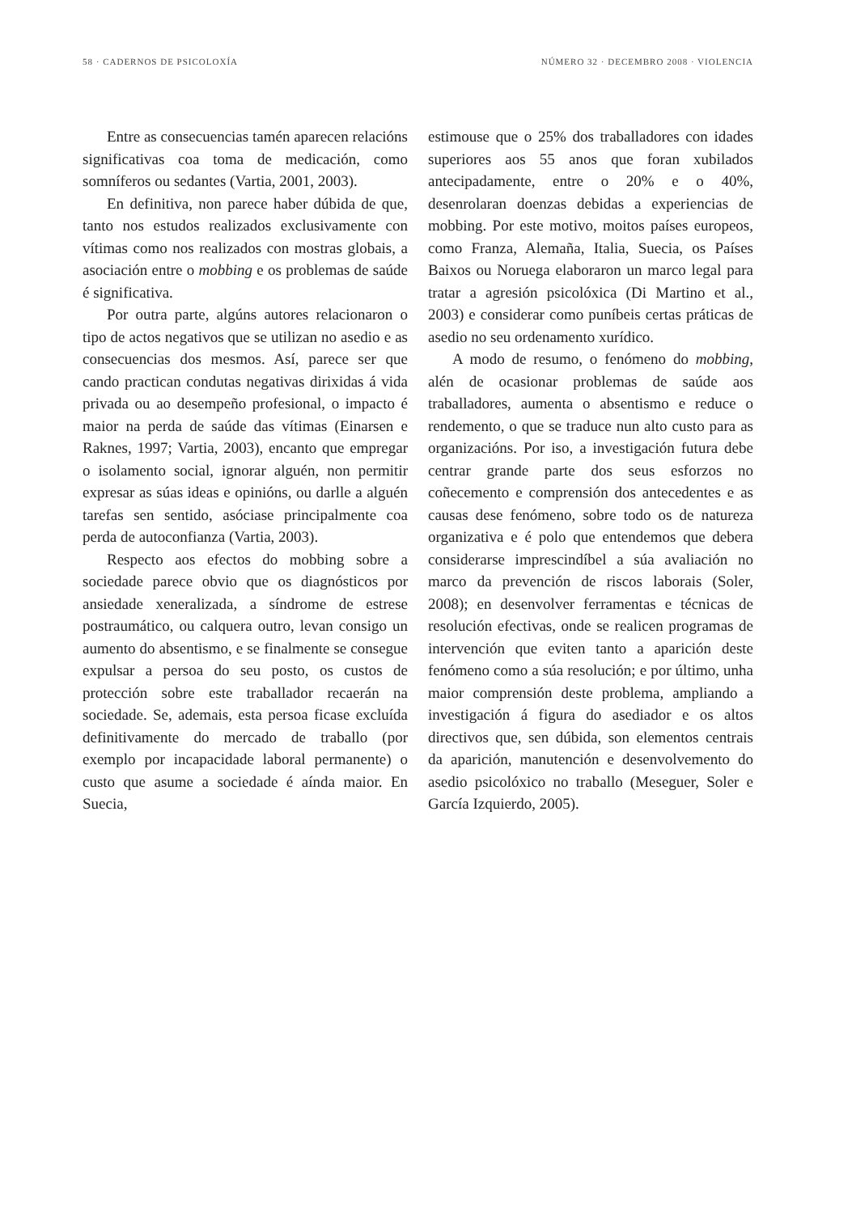58 · CADERNOS DE PSICOLOXÍA NÚMERO 32 · DECEMBRO 2008 · VIOLENCIA
Entre as consecuencias tamén aparecen relacións significativas coa toma de medicación, como somníferos ou sedantes (Vartia, 2001, 2003).
En definitiva, non parece haber dúbida de que, tanto nos estudos realizados exclusivamente con vítimas como nos realizados con mostras globais, a asociación entre o mobbing e os problemas de saúde é significativa.
Por outra parte, algúns autores relacionaron o tipo de actos negativos que se utilizan no asedio e as consecuencias dos mesmos. Así, parece ser que cando practican condutas negativas dirixidas á vida privada ou ao desempeño profesional, o impacto é maior na perda de saúde das vítimas (Einarsen e Raknes, 1997; Vartia, 2003), encanto que empregar o isolamento social, ignorar alguén, non permitir expresar as súas ideas e opinións, ou darlle a alguén tarefas sen sentido, asóciase principalmente coa perda de autoconfianza (Vartia, 2003).
Respecto aos efectos do mobbing sobre a sociedade parece obvio que os diagnósticos por ansiedade xeneralizada, a síndrome de estrese postraumático, ou calquera outro, levan consigo un aumento do absentismo, e se finalmente se consegue expulsar a persoa do seu posto, os custos de protección sobre este traballador recaerán na sociedade. Se, ademais, esta persoa ficase excluída definitivamente do mercado de traballo (por exemplo por incapacidade laboral permanente) o custo que asume a sociedade é aínda maior. En Suecia,
estimouse que o 25% dos traballadores con idades superiores aos 55 anos que foran xubilados antecipadamente, entre o 20% e o 40%, desenrolaran doenzas debidas a experiencias de mobbing. Por este motivo, moitos países europeos, como Franza, Alemaña, Italia, Suecia, os Países Baixos ou Noruega elaboraron un marco legal para tratar a agresión psicolóxica (Di Martino et al., 2003) e considerar como puníbeis certas práticas de asedio no seu ordenamento xurídico.
A modo de resumo, o fenómeno do mobbing, alén de ocasionar problemas de saúde aos traballadores, aumenta o absentismo e reduce o rendemento, o que se traduce nun alto custo para as organizacións. Por iso, a investigación futura debe centrar grande parte dos seus esforzos no coñecemento e comprensión dos antecedentes e as causas dese fenómeno, sobre todo os de natureza organizativa e é polo que entendemos que debera considerarse imprescindíbel a súa avaliación no marco da prevención de riscos laborais (Soler, 2008); en desenvolver ferramentas e técnicas de resolución efectivas, onde se realicen programas de intervención que eviten tanto a aparición deste fenómeno como a súa resolución; e por último, unha maior comprensión deste problema, ampliando a investigación á figura do asediador e os altos directivos que, sen dúbida, son elementos centrais da aparición, manutención e desenvolvemento do asedio psicolóxico no traballo (Meseguer, Soler e García Izquierdo, 2005).